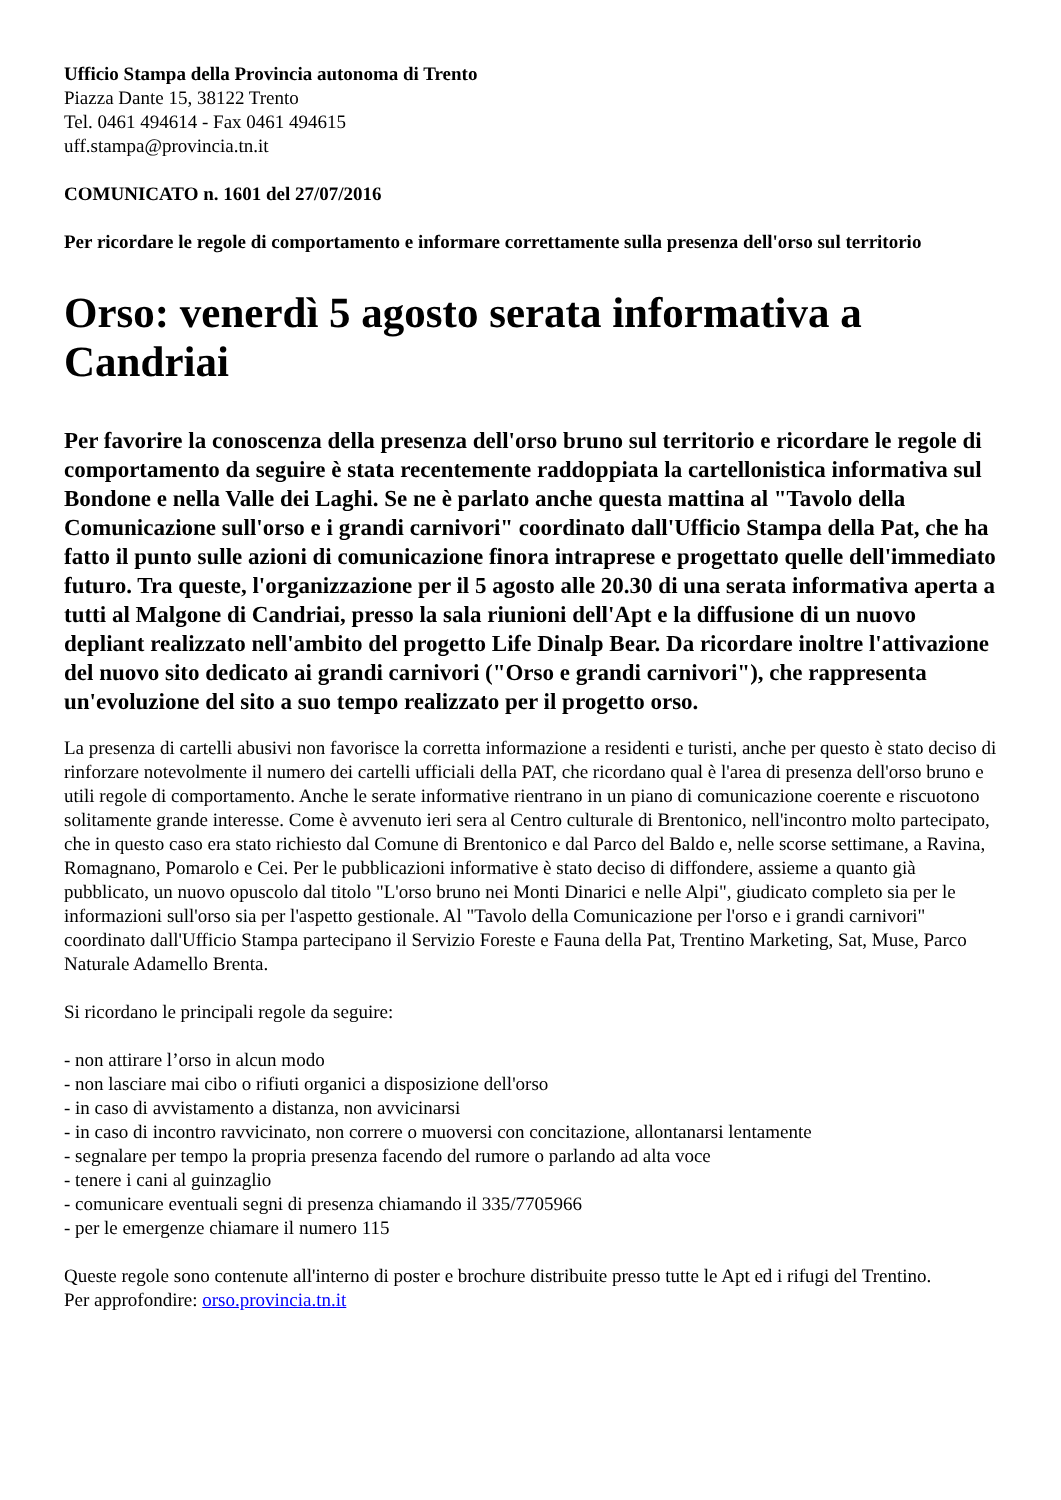Ufficio Stampa della Provincia autonoma di Trento
Piazza Dante 15, 38122 Trento
Tel. 0461 494614 - Fax 0461 494615
uff.stampa@provincia.tn.it
COMUNICATO n. 1601 del 27/07/2016
Per ricordare le regole di comportamento e informare correttamente sulla presenza dell'orso sul territorio
Orso: venerdì 5 agosto serata informativa a Candriai
Per favorire la conoscenza della presenza dell'orso bruno sul territorio e ricordare le regole di comportamento da seguire è stata recentemente raddoppiata la cartellonistica informativa sul Bondone e nella Valle dei Laghi. Se ne è parlato anche questa mattina al "Tavolo della Comunicazione sull'orso e i grandi carnivori" coordinato dall'Ufficio Stampa della Pat, che ha fatto il punto sulle azioni di comunicazione finora intraprese e progettato quelle dell'immediato futuro. Tra queste, l'organizzazione per il 5 agosto alle 20.30 di una serata informativa aperta a tutti al Malgone di Candriai, presso la sala riunioni dell'Apt e la diffusione di un nuovo depliant realizzato nell'ambito del progetto Life Dinalp Bear. Da ricordare inoltre l'attivazione del nuovo sito dedicato ai grandi carnivori ("Orso e grandi carnivori"), che rappresenta un'evoluzione del sito a suo tempo realizzato per il progetto orso.
La presenza di cartelli abusivi non favorisce la corretta informazione a residenti e turisti, anche per questo è stato deciso di rinforzare notevolmente il numero dei cartelli ufficiali della PAT, che ricordano qual è l'area di presenza dell'orso bruno e utili regole di comportamento. Anche le serate informative rientrano in un piano di comunicazione coerente e riscuotono solitamente grande interesse. Come è avvenuto ieri sera al Centro culturale di Brentonico, nell'incontro molto partecipato, che in questo caso era stato richiesto dal Comune di Brentonico e dal Parco del Baldo e, nelle scorse settimane, a Ravina, Romagnano, Pomarolo e Cei. Per le pubblicazioni informative è stato deciso di diffondere, assieme a quanto già pubblicato, un nuovo opuscolo dal titolo "L'orso bruno nei Monti Dinarici e nelle Alpi", giudicato completo sia per le informazioni sull'orso sia per l'aspetto gestionale. Al "Tavolo della Comunicazione per l'orso e i grandi carnivori" coordinato dall'Ufficio Stampa partecipano il Servizio Foreste e Fauna della Pat, Trentino Marketing, Sat, Muse, Parco Naturale Adamello Brenta.
Si ricordano le principali regole da seguire:
- non attirare l’orso in alcun modo
- non lasciare mai cibo o rifiuti organici a disposizione dell'orso
- in caso di avvistamento a distanza, non avvicinarsi
- in caso di incontro ravvicinato, non correre o muoversi con concitazione, allontanarsi lentamente
- segnalare per tempo la propria presenza facendo del rumore o parlando ad alta voce
- tenere i cani al guinzaglio
- comunicare eventuali segni di presenza chiamando il 335/7705966
- per le emergenze chiamare il numero 115
Queste regole sono contenute all'interno di poster e brochure distribuite presso tutte le Apt ed i rifugi del Trentino.
Per approfondire: orso.provincia.tn.it